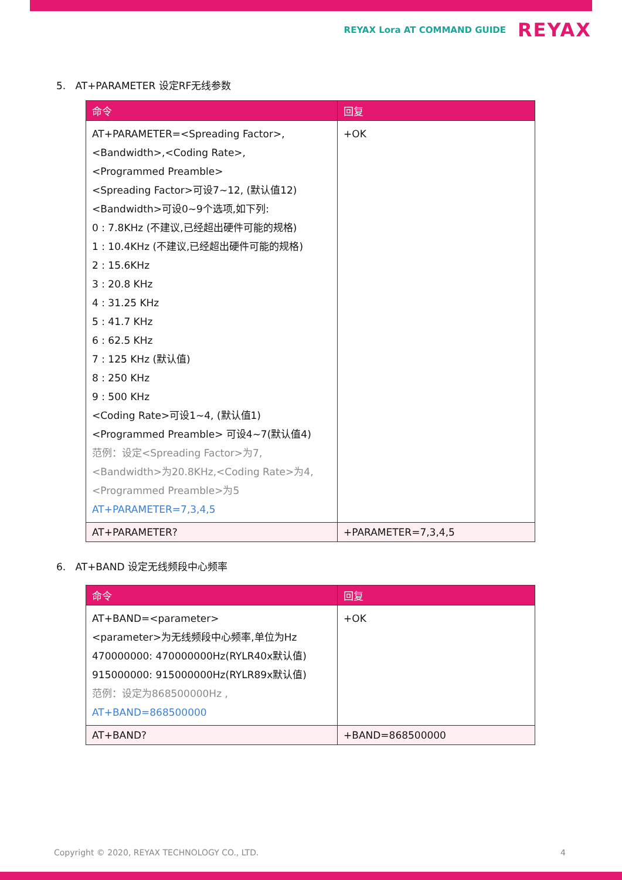REYAX Lora AT COMMAND GUIDE REYAX
5. AT+PARAMETER 设定RF无线参数
| 命令 | 回复 |
| --- | --- |
| AT+PARAMETER=<Spreading Factor>, <Bandwidth>,<Coding Rate>, <Programmed Preamble> <Spreading Factor>可设7~12, (默认值12) <Bandwidth>可设0~9个选项,如下列: 0 : 7.8KHz (不建议,已经超出硬件可能的规格) 1 : 10.4KHz (不建议,已经超出硬件可能的规格) 2 : 15.6KHz 3 : 20.8 KHz 4 : 31.25 KHz 5 : 41.7 KHz 6 : 62.5 KHz 7 : 125 KHz (默认值) 8 : 250 KHz 9 : 500 KHz <Coding Rate>可设1~4, (默认值1) <Programmed Preamble> 可设4~7(默认值4) 范例：设定<Spreading Factor>为7, <Bandwidth>为20.8KHz,<Coding Rate>为4, <Programmed Preamble>为5 AT+PARAMETER=7,3,4,5 | +OK |
| AT+PARAMETER? | +PARAMETER=7,3,4,5 |
6. AT+BAND 设定无线频段中心频率
| 命令 | 回复 |
| --- | --- |
| AT+BAND=<parameter> <parameter>为无线频段中心频率,单位为Hz 470000000: 470000000Hz(RYLR40x默认值) 915000000: 915000000Hz(RYLR89x默认值) 范例：设定为868500000Hz , AT+BAND=868500000 | +OK |
| AT+BAND? | +BAND=868500000 |
Copyright © 2020, REYAX TECHNOLOGY CO., LTD. 4